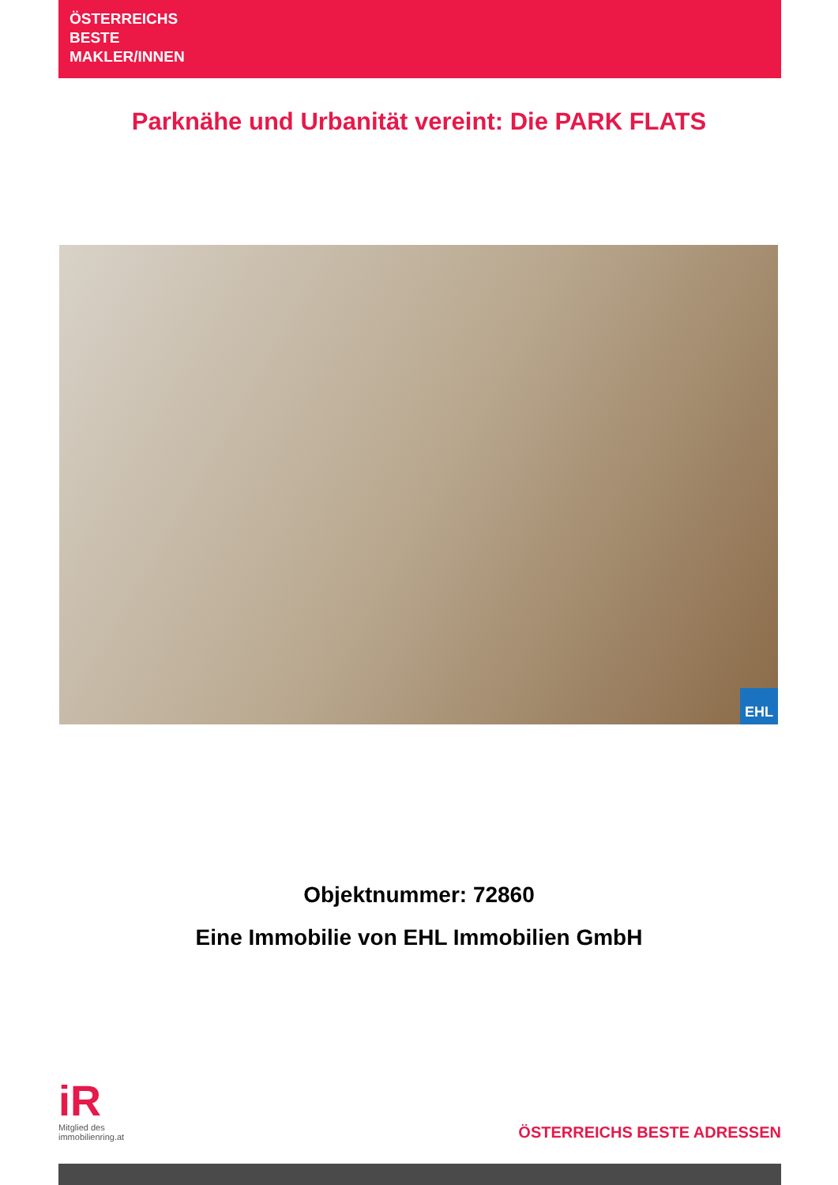ÖSTERREICHS
BESTE
MAKLER/INNEN
Parknähe und Urbanität vereint: Die PARK FLATS
EHL
Objektnummer: 72860
Eine Immobilie von EHL Immobilien GmbH
iR
Mitglied des
immobilienring.at
ÖSTERREICHS BESTE ADRESSEN